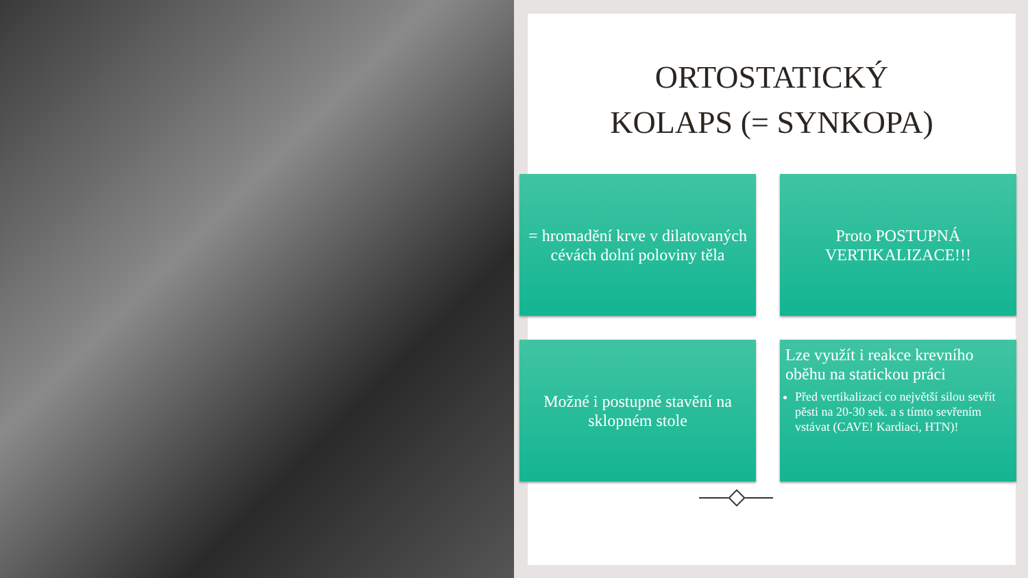ORTOSTATICKÝ
KOLAPS (= SYNKOPA)
= hromadění krve v dilatovaných cévách dolní poloviny těla
Proto POSTUPNÁ VERTIKALIZACE!!!
Možné i postupné stavění na sklopném stole
Lze využít i reakce krevního oběhu na statickou práci
Před vertikalizací co největší silou sevřít pěsti na 20-30 sek. a s tímto sevřením vstávat (CAVE! Kardiaci, HTN)!